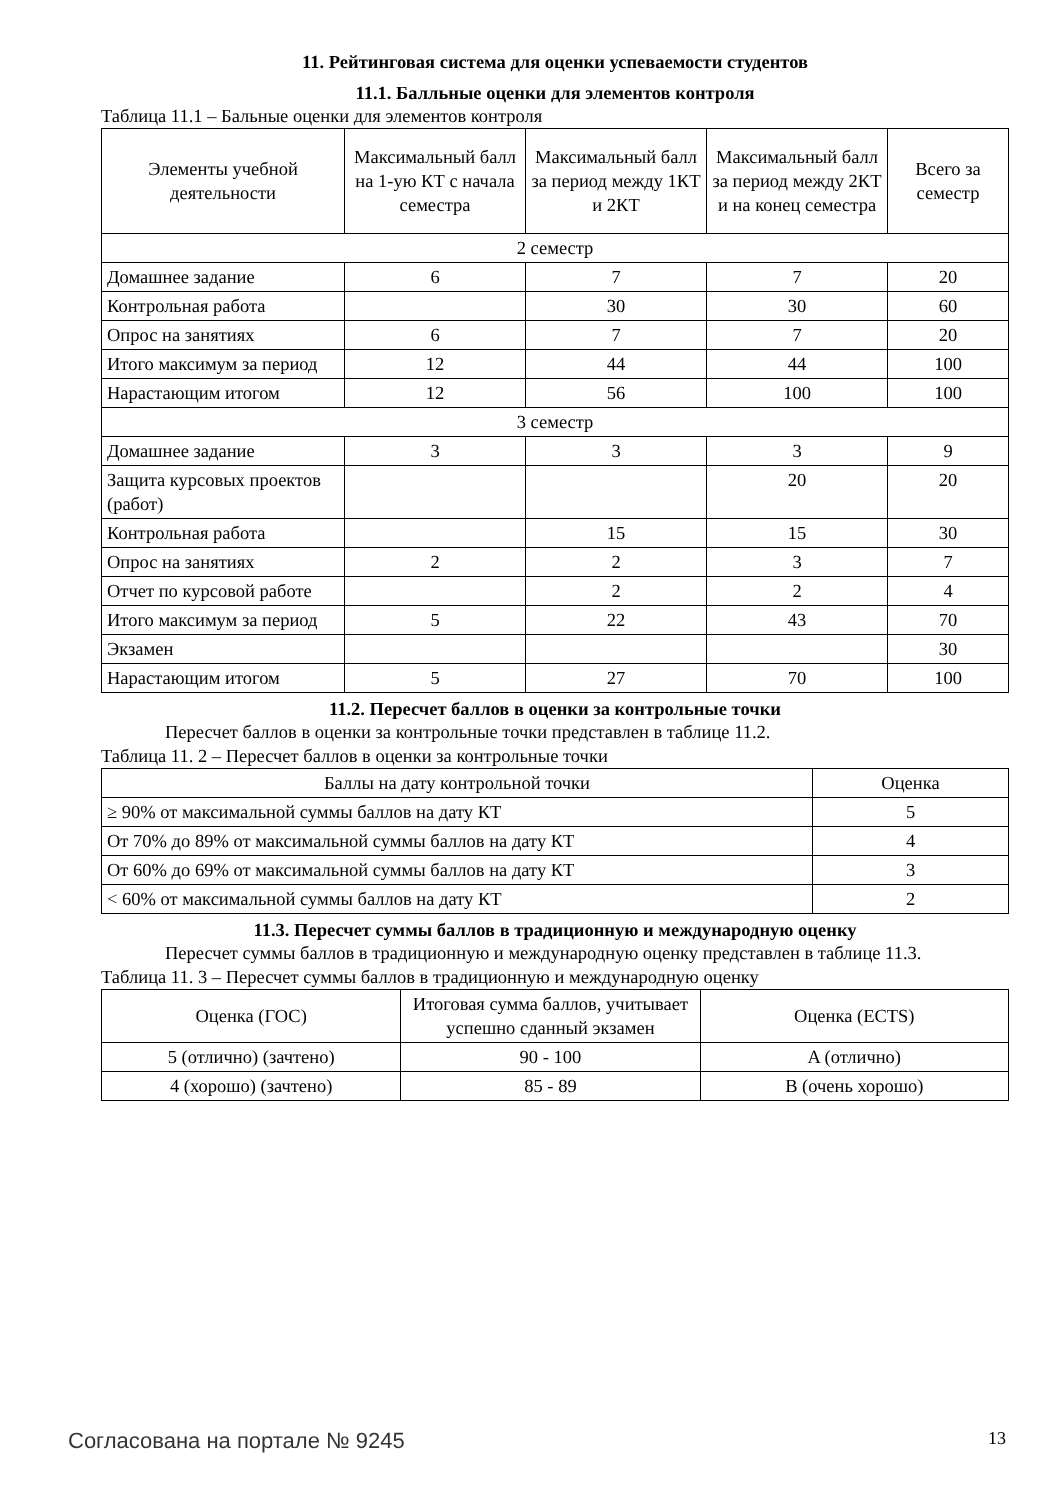11. Рейтинговая система для оценки успеваемости студентов
11.1. Балльные оценки для элементов контроля
Таблица 11.1 – Бальные оценки для элементов контроля
| Элементы учебной деятельности | Максимальный балл на 1-ую КТ с начала семестра | Максимальный балл за период между 1КТ и 2КТ | Максимальный балл за период между 2КТ и на конец семестра | Всего за семестр |
| --- | --- | --- | --- | --- |
| 2 семестр | | | | |
| Домашнее задание | 6 | 7 | 7 | 20 |
| Контрольная работа | | 30 | 30 | 60 |
| Опрос на занятиях | 6 | 7 | 7 | 20 |
| Итого максимум за период | 12 | 44 | 44 | 100 |
| Нарастающим итогом | 12 | 56 | 100 | 100 |
| 3 семестр | | | | |
| Домашнее задание | 3 | 3 | 3 | 9 |
| Защита курсовых проектов (работ) | | | 20 | 20 |
| Контрольная работа | | 15 | 15 | 30 |
| Опрос на занятиях | 2 | 2 | 3 | 7 |
| Отчет по курсовой работе | | 2 | 2 | 4 |
| Итого максимум за период | 5 | 22 | 43 | 70 |
| Экзамен | | | | 30 |
| Нарастающим итогом | 5 | 27 | 70 | 100 |
11.2. Пересчет баллов в оценки за контрольные точки
Пересчет баллов в оценки за контрольные точки представлен в таблице 11.2.
Таблица 11. 2 – Пересчет баллов в оценки за контрольные точки
| Баллы на дату контрольной точки | Оценка |
| --- | --- |
| ≥ 90% от максимальной суммы баллов на дату КТ | 5 |
| От 70% до 89% от максимальной суммы баллов на дату КТ | 4 |
| От 60% до 69% от максимальной суммы баллов на дату КТ | 3 |
| < 60% от максимальной суммы баллов на дату КТ | 2 |
11.3. Пересчет суммы баллов в традиционную и международную оценку
Пересчет суммы баллов в традиционную и международную оценку представлен в таблице 11.3.
Таблица 11. 3 – Пересчет суммы баллов в традиционную и международную оценку
| Оценка (ГОС) | Итоговая сумма баллов, учитывает успешно сданный экзамен | Оценка (ECTS) |
| --- | --- | --- |
| 5 (отлично) (зачтено) | 90 - 100 | A (отлично) |
| 4 (хорошо) (зачтено) | 85 - 89 | B (очень хорошо) |
Согласована на портале № 9245 13